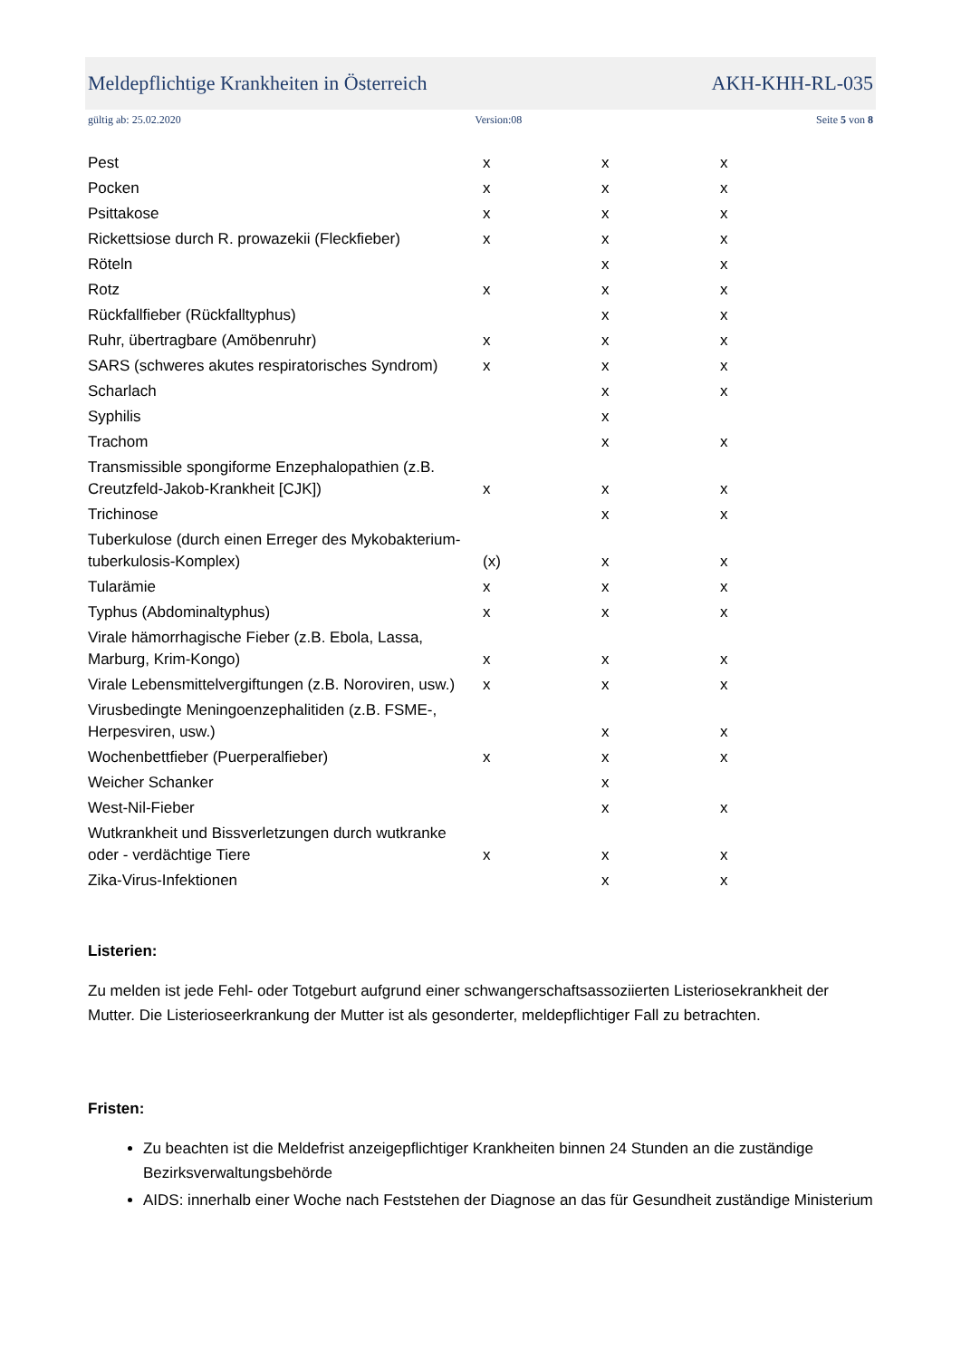Meldepflichtige Krankheiten in Österreich AKH-KHH-RL-035
gültig ab: 25.02.2020 Version:08 Seite 5 von 8
| Pest | x | x | x |
| Pocken | x | x | x |
| Psittakose | x | x | x |
| Rickettsiose durch R. prowazekii (Fleckfieber) | x | x | x |
| Röteln | | x | x |
| Rotz | x | x | x |
| Rückfallfieber (Rückfalltyphus) | | x | x |
| Ruhr, übertragbare (Amöbenruhr) | x | x | x |
| SARS (schweres akutes respiratorisches Syndrom) | x | x | x |
| Scharlach | | x | x |
| Syphilis | | x | |
| Trachom | | x | x |
| Transmissible spongiforme Enzephalopathien (z.B. Creutzfeld-Jakob-Krankheit [CJK]) | x | x | x |
| Trichinose | | x | x |
| Tuberkulose (durch einen Erreger des Mykobakterium-tuberkulosis-Komplex) | (x) | x | x |
| Tularämie | x | x | x |
| Typhus (Abdominaltyphus) | x | x | x |
| Virale hämorrhagische Fieber (z.B. Ebola, Lassa, Marburg, Krim-Kongo) | x | x | x |
| Virale Lebensmittelvergiftungen (z.B. Noroviren, usw.) | x | x | x |
| Virusbedingte Meningoenzephalitiden (z.B. FSME-, Herpesviren, usw.) | | x | x |
| Wochenbettfieber (Puerperalfieber) | x | x | x |
| Weicher Schanker | | x | |
| West-Nil-Fieber | | x | x |
| Wutkrankheit und Bissverletzungen durch wutkranke oder - verdächtige Tiere | x | x | x |
| Zika-Virus-Infektionen | | x | x |
Listerien:
Zu melden ist jede Fehl- oder Totgeburt aufgrund einer schwangerschaftsassoziierten Listeriosekrankheit der Mutter. Die Listerioseerkrankung der Mutter ist als gesonderter, meldepflichtiger Fall zu betrachten.
Fristen:
Zu beachten ist die Meldefrist anzeigepflichtiger Krankheiten binnen 24 Stunden an die zuständige Bezirksverwaltungsbehörde
AIDS: innerhalb einer Woche nach Feststehen der Diagnose an das für Gesundheit zuständige Ministerium